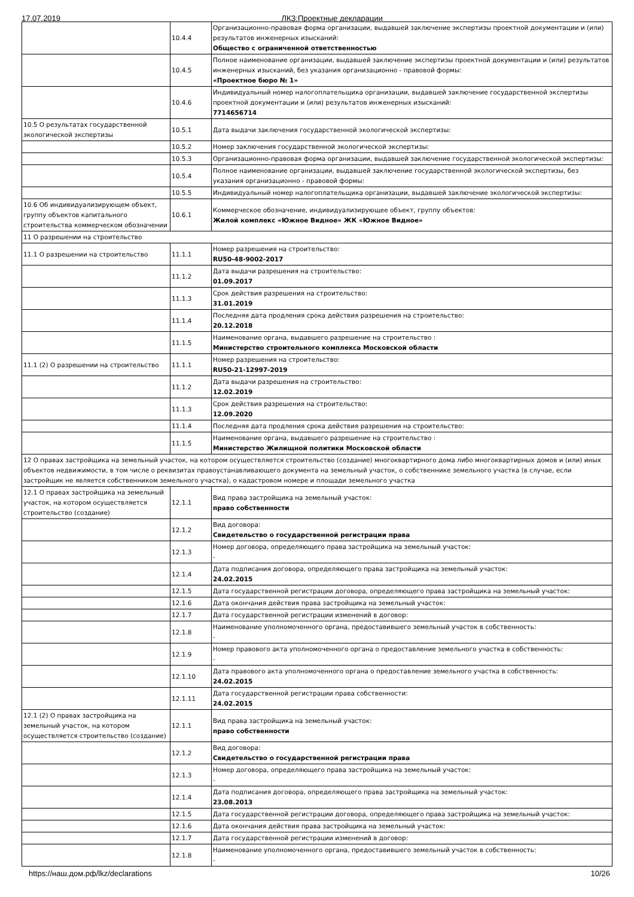17.07.2019 ЛКЗ:Проектные декларации
| | 10.4.4 | Организационно-правовая форма организации, выдавшей заключение экспертизы проектной документации и (или) результатов инженерных изысканий: Общество с ограниченной ответственностью |
| | 10.4.5 | Полное наименование организации, выдавшей заключение экспертизы проектной документации и (или) результатов инженерных изысканий, без указания организационно - правовой формы: «Проектное бюро № 1» |
| | 10.4.6 | Индивидуальный номер налогоплательщика организации, выдавшей заключение государственной экспертизы проектной документации и (или) результатов инженерных изысканий: 7714656714 |
| 10.5 О результатах государственной экологической экспертизы | 10.5.1 | Дата выдачи заключения государственной экологической экспертизы: |
| | 10.5.2 | Номер заключения государственной экологической экспертизы: |
| | 10.5.3 | Организационно-правовая форма организации, выдавшей заключение государственной экологической экспертизы: |
| | 10.5.4 | Полное наименование организации, выдавшей заключение государственной экологической экспертизы, без указания организационно - правовой формы: |
| | 10.5.5 | Индивидуальный номер налогоплательщика организации, выдавшей заключение экологической экспертизы: |
| 10.6 Об индивидуализирующем объект, группу объектов капитального строительства коммерческом обозначении | 10.6.1 | Коммерческое обозначение, индивидуализирующее объект, группу объектов: Жилой комплекс «Южное Видное» ЖК «Южное Видное» |
| 11 О разрешении на строительство | | |
| 11.1 О разрешении на строительство | 11.1.1 | Номер разрешения на строительство: RU50-48-9002-2017 |
| | 11.1.2 | Дата выдачи разрешения на строительство: 01.09.2017 |
| | 11.1.3 | Срок действия разрешения на строительство: 31.01.2019 |
| | 11.1.4 | Последняя дата продления срока действия разрешения на строительство: 20.12.2018 |
| | 11.1.5 | Наименование органа, выдавшего разрешение на строительство : Министерство строительного комплекса Московской области |
| 11.1 (2) О разрешении на строительство | 11.1.1 | Номер разрешения на строительство: RU50-21-12997-2019 |
| | 11.1.2 | Дата выдачи разрешения на строительство: 12.02.2019 |
| | 11.1.3 | Срок действия разрешения на строительство: 12.09.2020 |
| | 11.1.4 | Последняя дата продления срока действия разрешения на строительство: |
| | 11.1.5 | Наименование органа, выдавшего разрешение на строительство : Министерство Жилищной политики Московской области |
| 12 О правах застройщика на земельный участок, на котором осуществляется строительство (создание) многоквартирного дома либо многоквартирных домов и (или) иных объектов недвижимости, в том числе о реквизитах правоустанавливающего документа на земельный участок, о собственнике земельного участка (в случае, если застройщик не является собственником земельного участка), о кадастровом номере и площади земельного участка | | |
| 12.1 О правах застройщика на земельный участок, на котором осуществляется строительство (создание) | 12.1.1 | Вид права застройщика на земельный участок: право собственности |
| | 12.1.2 | Вид договора: Свидетельство о государственной регистрации права |
| | 12.1.3 | Номер договора, определяющего права застройщика на земельный участок: - |
| | 12.1.4 | Дата подписания договора, определяющего права застройщика на земельный участок: 24.02.2015 |
| | 12.1.5 | Дата государственной регистрации договора, определяющего права застройщика на земельный участок: |
| | 12.1.6 | Дата окончания действия права застройщика на земельный участок: |
| | 12.1.7 | Дата государственной регистрации изменений в договор: |
| | 12.1.8 | Наименование уполномоченного органа, предоставившего земельный участок в собственность: - |
| | 12.1.9 | Номер правового акта уполномоченного органа о предоставление земельного участка в собственность: - |
| | 12.1.10 | Дата правового акта уполномоченного органа о предоставление земельного участка в собственность: 24.02.2015 |
| | 12.1.11 | Дата государственной регистрации права собственности: 24.02.2015 |
| 12.1 (2) О правах застройщика на земельный участок, на котором осуществляется строительство (создание) | 12.1.1 | Вид права застройщика на земельный участок: право собственности |
| | 12.1.2 | Вид договора: Свидетельство о государственной регистрации права |
| | 12.1.3 | Номер договора, определяющего права застройщика на земельный участок: - |
| | 12.1.4 | Дата подписания договора, определяющего права застройщика на земельный участок: 23.08.2013 |
| | 12.1.5 | Дата государственной регистрации договора, определяющего права застройщика на земельный участок: |
| | 12.1.6 | Дата окончания действия права застройщика на земельный участок: |
| | 12.1.7 | Дата государственной регистрации изменений в договор: |
| | 12.1.8 | Наименование уполномоченного органа, предоставившего земельный участок в собственность: - |
https://наш.дом.рф/lkz/declarations 10/26